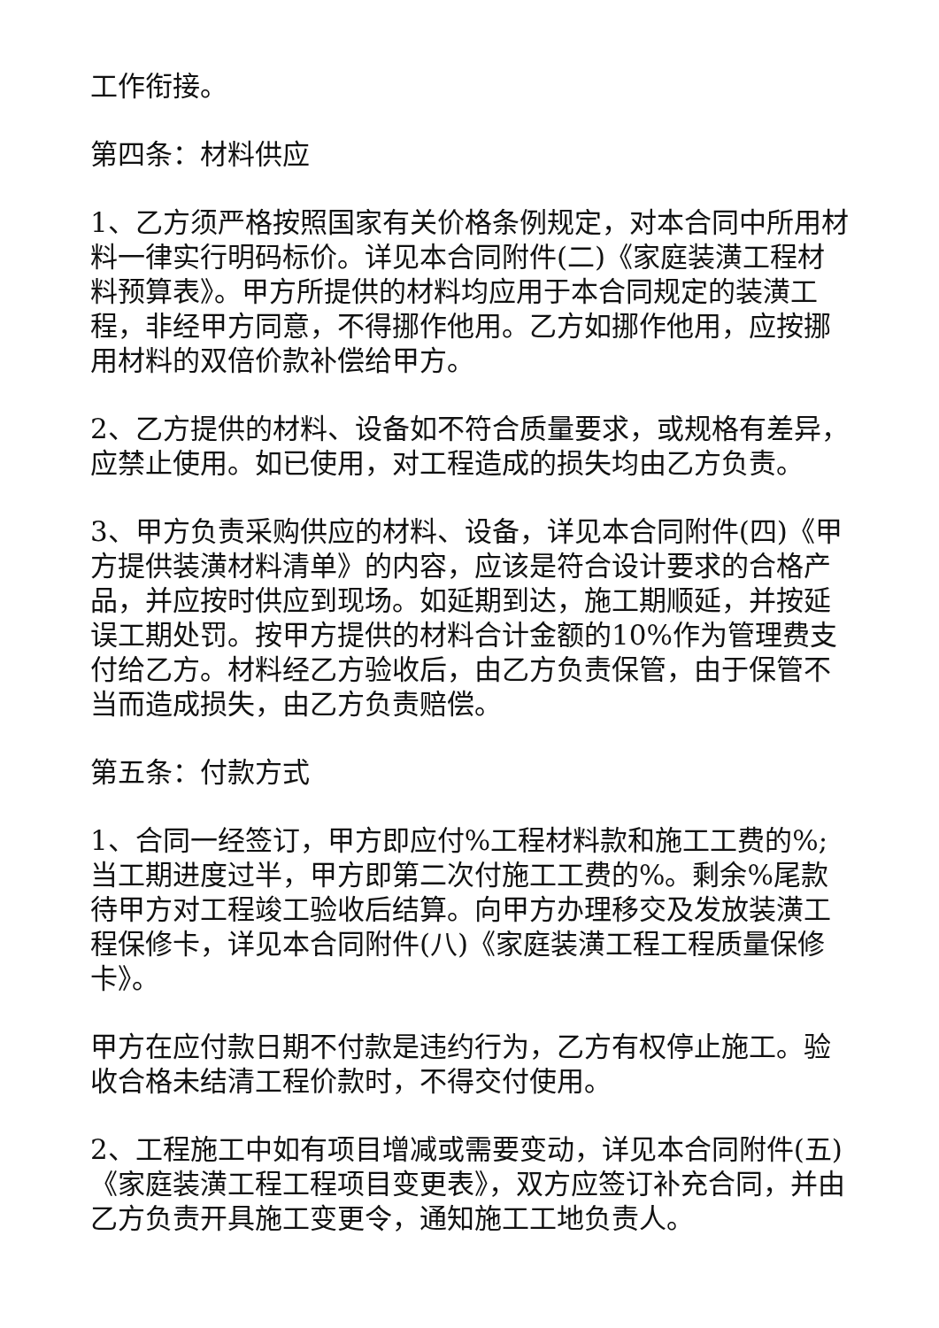工作衔接。
第四条：材料供应
1、乙方须严格按照国家有关价格条例规定，对本合同中所用材料一律实行明码标价。详见本合同附件(二)《家庭装潢工程材料预算表》。甲方所提供的材料均应用于本合同规定的装潢工程，非经甲方同意，不得挪作他用。乙方如挪作他用，应按挪用材料的双倍价款补偿给甲方。
2、乙方提供的材料、设备如不符合质量要求，或规格有差异，应禁止使用。如已使用，对工程造成的损失均由乙方负责。
3、甲方负责采购供应的材料、设备，详见本合同附件(四)《甲方提供装潢材料清单》的内容，应该是符合设计要求的合格产品，并应按时供应到现场。如延期到达，施工期顺延，并按延误工期处罚。按甲方提供的材料合计金额的10%作为管理费支付给乙方。材料经乙方验收后，由乙方负责保管，由于保管不当而造成损失，由乙方负责赔偿。
第五条：付款方式
1、合同一经签订，甲方即应付%工程材料款和施工工费的%;当工期进度过半，甲方即第二次付施工工费的%。剩余%尾款待甲方对工程竣工验收后结算。向甲方办理移交及发放装潢工程保修卡，详见本合同附件(八)《家庭装潢工程工程质量保修卡》。
甲方在应付款日期不付款是违约行为，乙方有权停止施工。验收合格未结清工程价款时，不得交付使用。
2、工程施工中如有项目增减或需要变动，详见本合同附件(五)《家庭装潢工程工程项目变更表》，双方应签订补充合同，并由乙方负责开具施工变更令，通知施工工地负责人。